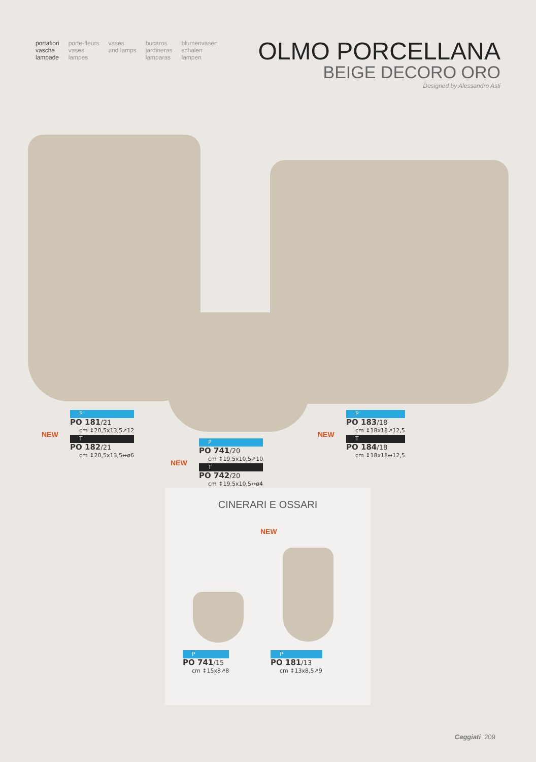portafiori
vasche
lampade
porte-fleurs
vases
lampes
vases
and lamps
bucaros
jardineras
lamparas
blumenvasen
schalen
lampen
OLMO PORCELLANA
BEIGE DECORO ORO
Designed by Alessandro Asti
NEW
P
PO 181/21
cm ↕20,5x13,5↗12
T
PO 182/21
cm ↕20,5x13,5↔ø6
NEW
P
PO 741/20
cm ↕19,5x10,5↗10
T
PO 742/20
cm ↕19,5x10,5↔ø4
NEW
P
PO 183/18
cm ↕18x18↗12,5
T
PO 184/18
cm ↕18x18↔12,5
CINERARI E OSSARI
NEW
P
PO 741/15
cm ↕15x8↗8
P
PO 181/13
cm ↕13x8,5↗9
Caggiati 209